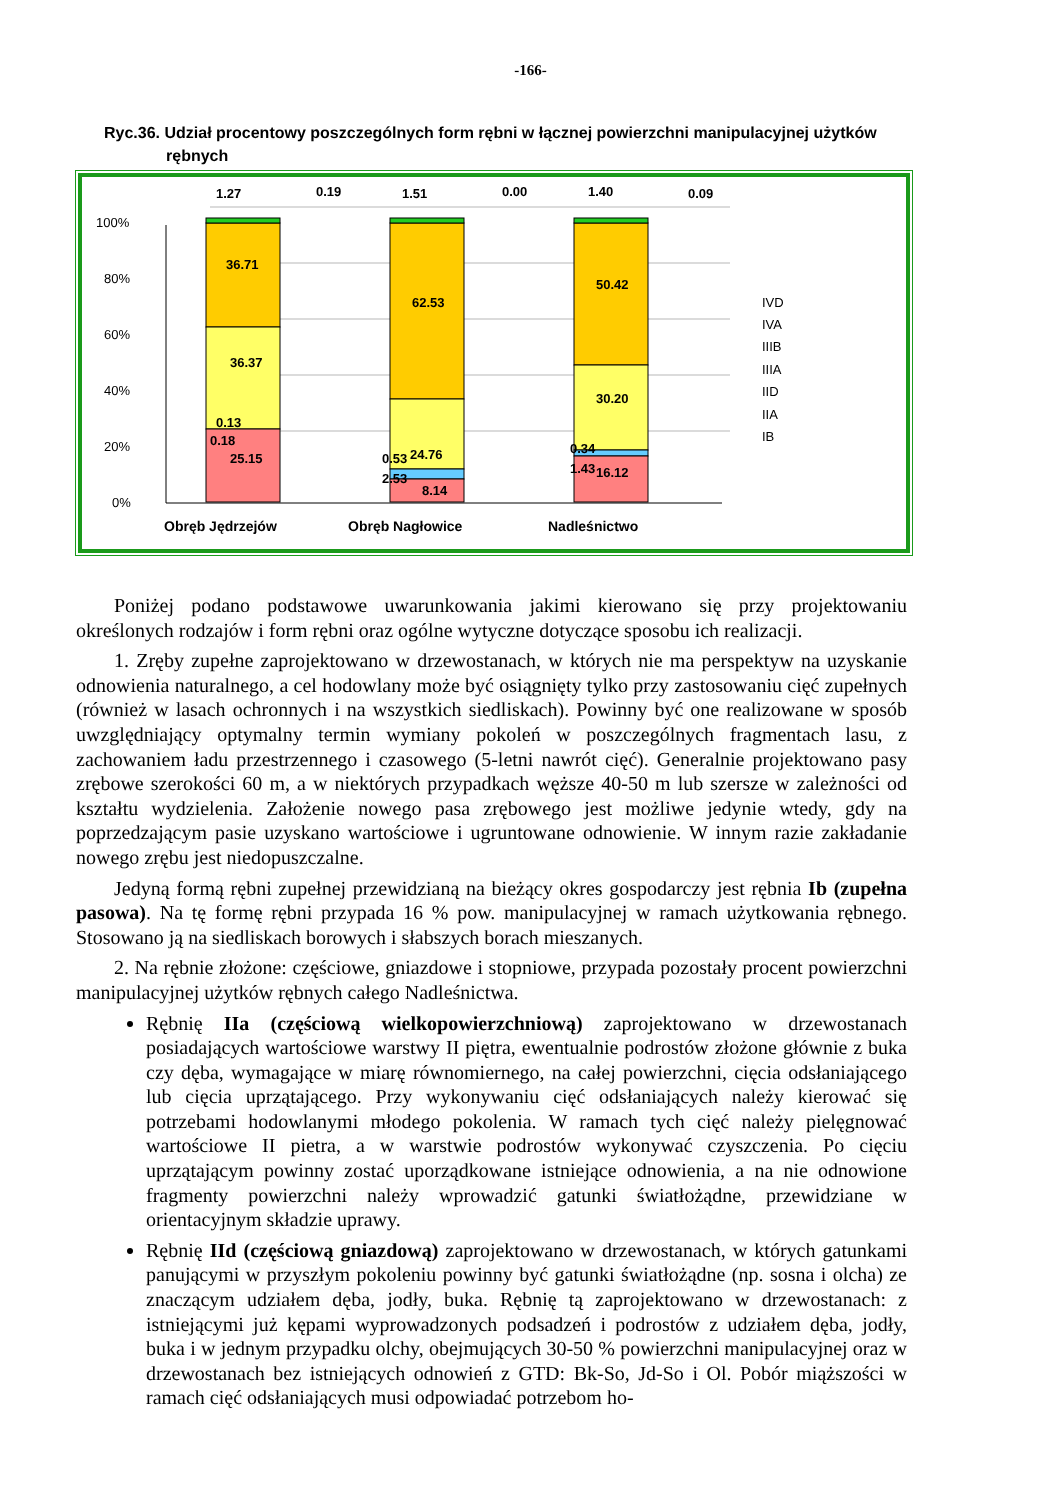-166-
Ryc.36. Udział procentowy poszczególnych form rębni w łącznej powierzchni manipulacyjnej użytków rębnych
100%
80%
60%
40%
20%
0%
1.27
0.19
36.71
36.37
0.13
0.18
25.15
1.51
0.00
62.53
24.76
0.53
2.53
8.14
1.40
0.09
50.42
30.20
0.34
1.43
16.12
Obręb Jędrzejów
Obręb Nagłowice
Nadleśnictwo
IVD
IVA
IIIB
IIIA
IID
IIA
IB
Poniżej podano podstawowe uwarunkowania jakimi kierowano się przy projektowaniu określonych rodzajów i form rębni oraz ogólne wytyczne dotyczące sposobu ich realizacji.
1. Zręby zupełne zaprojektowano w drzewostanach, w których nie ma perspektyw na uzyskanie odnowienia naturalnego, a cel hodowlany może być osiągnięty tylko przy zastosowaniu cięć zupełnych (również w lasach ochronnych i na wszystkich siedliskach). Powinny być one realizowane w sposób uwzględniający optymalny termin wymiany pokoleń w poszczególnych fragmentach lasu, z zachowaniem ładu przestrzennego i czasowego (5-letni nawrót cięć). Generalnie projektowano pasy zrębowe szerokości 60 m, a w niektórych przypadkach węższe 40-50 m lub szersze w zależności od kształtu wydzielenia. Założenie nowego pasa zrębowego jest możliwe jedynie wtedy, gdy na poprzedzającym pasie uzyskano wartościowe i ugruntowane odnowienie. W innym razie zakładanie nowego zrębu jest niedopuszczalne.
Jedyną formą rębni zupełnej przewidzianą na bieżący okres gospodarczy jest rębnia Ib (zupełna pasowa). Na tę formę rębni przypada 16 % pow. manipulacyjnej w ramach użytkowania rębnego. Stosowano ją na siedliskach borowych i słabszych borach mieszanych.
2. Na rębnie złożone: częściowe, gniazdowe i stopniowe, przypada pozostały procent powierzchni manipulacyjnej użytków rębnych całego Nadleśnictwa.
Rębnię IIa (częściową wielkopowierzchniową) zaprojektowano w drzewostanach posiadających wartościowe warstwy II piętra, ewentualnie podrostów złożone głównie z buka czy dęba, wymagające w miarę równomiernego, na całej powierzchni, cięcia odsłaniającego lub cięcia uprzątającego. Przy wykonywaniu cięć odsłaniających należy kierować się potrzebami hodowlanymi młodego pokolenia. W ramach tych cięć należy pielęgnować wartościowe II pietra, a w warstwie podrostów wykonywać czyszczenia. Po cięciu uprzątającym powinny zostać uporządkowane istniejące odnowienia, a na nie odnowione fragmenty powierzchni należy wprowadzić gatunki światłożądne, przewidziane w orientacyjnym składzie uprawy.
Rębnię IId (częściową gniazdową) zaprojektowano w drzewostanach, w których gatunkami panującymi w przyszłym pokoleniu powinny być gatunki światłożądne (np. sosna i olcha) ze znaczącym udziałem dęba, jodły, buka. Rębnię tą zaprojektowano w drzewostanach: z istniejącymi już kępami wyprowadzonych podsadzeń i podrostów z udziałem dęba, jodły, buka i w jednym przypadku olchy, obejmujących 30-50 % powierzchni manipulacyjnej oraz w drzewostanach bez istniejących odnowień z GTD: Bk-So, Jd-So i Ol. Pobór miąższości w ramach cięć odsłaniających musi odpowiadać potrzebom ho-